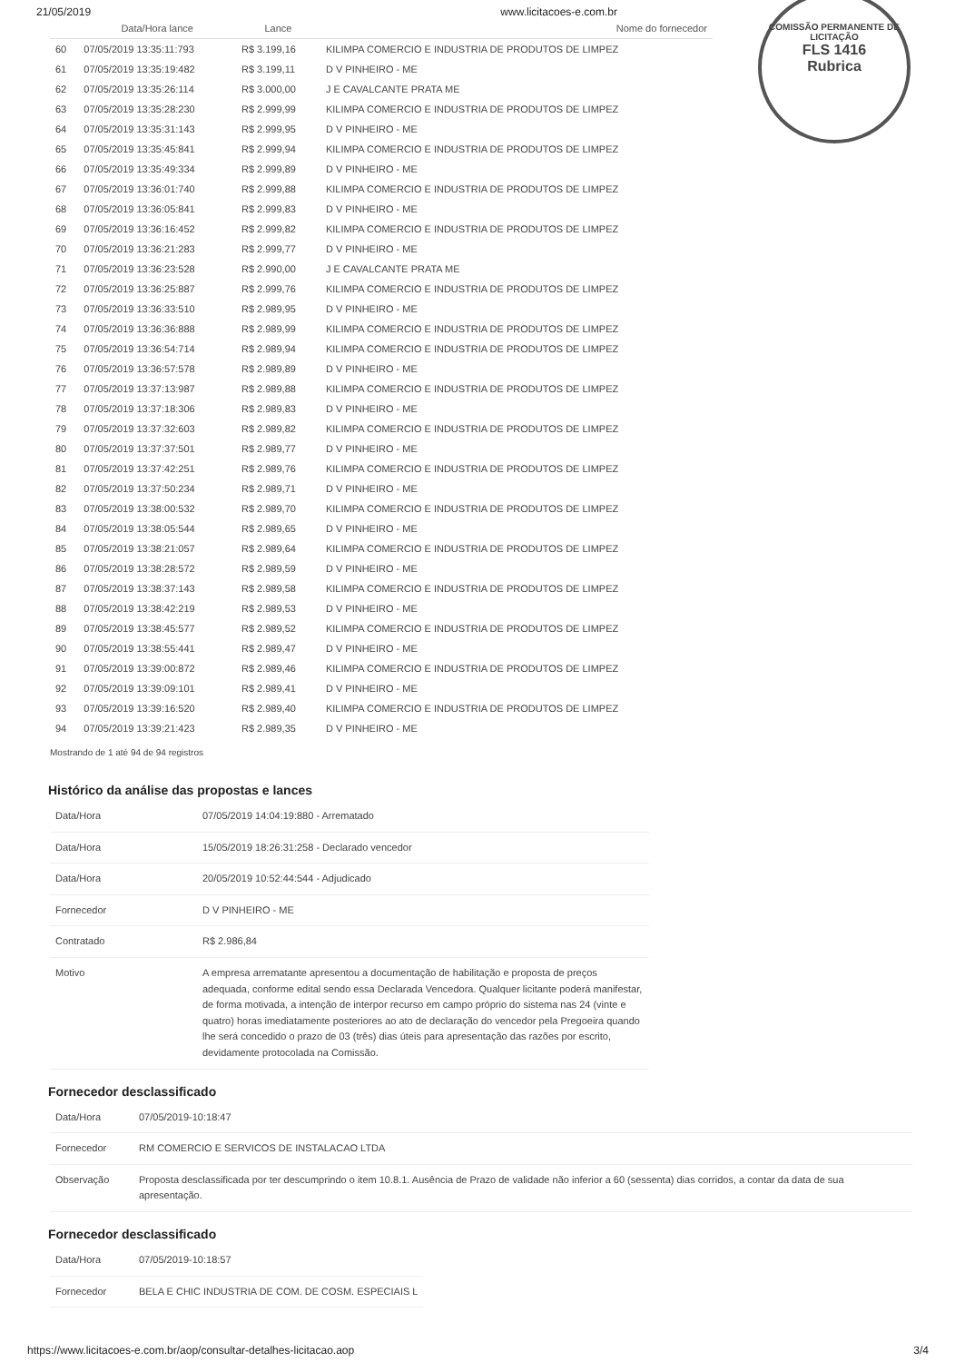21/05/2019 www.licitacoes-e.com.br
COMISSÃO PERMANENTE DE LICITAÇÃO
FLS 1416
Rubrica
| | Data/Hora lance | Lance | Nome do fornecedor |
| --- | --- | --- | --- |
| 60 | 07/05/2019 13:35:11:793 | R$ 3.199,16 | KILIMPA COMERCIO E INDUSTRIA DE PRODUTOS DE LIMPEZ |
| 61 | 07/05/2019 13:35:19:482 | R$ 3.199,11 | D V PINHEIRO - ME |
| 62 | 07/05/2019 13:35:26:114 | R$ 3.000,00 | J E CAVALCANTE PRATA ME |
| 63 | 07/05/2019 13:35:28:230 | R$ 2.999,99 | KILIMPA COMERCIO E INDUSTRIA DE PRODUTOS DE LIMPEZ |
| 64 | 07/05/2019 13:35:31:143 | R$ 2.999,95 | D V PINHEIRO - ME |
| 65 | 07/05/2019 13:35:45:841 | R$ 2.999,94 | KILIMPA COMERCIO E INDUSTRIA DE PRODUTOS DE LIMPEZ |
| 66 | 07/05/2019 13:35:49:334 | R$ 2.999,89 | D V PINHEIRO - ME |
| 67 | 07/05/2019 13:36:01:740 | R$ 2.999,88 | KILIMPA COMERCIO E INDUSTRIA DE PRODUTOS DE LIMPEZ |
| 68 | 07/05/2019 13:36:05:841 | R$ 2.999,83 | D V PINHEIRO - ME |
| 69 | 07/05/2019 13:36:16:452 | R$ 2.999,82 | KILIMPA COMERCIO E INDUSTRIA DE PRODUTOS DE LIMPEZ |
| 70 | 07/05/2019 13:36:21:283 | R$ 2.999,77 | D V PINHEIRO - ME |
| 71 | 07/05/2019 13:36:23:528 | R$ 2.990,00 | J E CAVALCANTE PRATA ME |
| 72 | 07/05/2019 13:36:25:887 | R$ 2.999,76 | KILIMPA COMERCIO E INDUSTRIA DE PRODUTOS DE LIMPEZ |
| 73 | 07/05/2019 13:36:33:510 | R$ 2.989,95 | D V PINHEIRO - ME |
| 74 | 07/05/2019 13:36:36:888 | R$ 2.989,99 | KILIMPA COMERCIO E INDUSTRIA DE PRODUTOS DE LIMPEZ |
| 75 | 07/05/2019 13:36:54:714 | R$ 2.989,94 | KILIMPA COMERCIO E INDUSTRIA DE PRODUTOS DE LIMPEZ |
| 76 | 07/05/2019 13:36:57:578 | R$ 2.989,89 | D V PINHEIRO - ME |
| 77 | 07/05/2019 13:37:13:987 | R$ 2.989,88 | KILIMPA COMERCIO E INDUSTRIA DE PRODUTOS DE LIMPEZ |
| 78 | 07/05/2019 13:37:18:306 | R$ 2.989,83 | D V PINHEIRO - ME |
| 79 | 07/05/2019 13:37:32:603 | R$ 2.989,82 | KILIMPA COMERCIO E INDUSTRIA DE PRODUTOS DE LIMPEZ |
| 80 | 07/05/2019 13:37:37:501 | R$ 2.989,77 | D V PINHEIRO - ME |
| 81 | 07/05/2019 13:37:42:251 | R$ 2.989,76 | KILIMPA COMERCIO E INDUSTRIA DE PRODUTOS DE LIMPEZ |
| 82 | 07/05/2019 13:37:50:234 | R$ 2.989,71 | D V PINHEIRO - ME |
| 83 | 07/05/2019 13:38:00:532 | R$ 2.989,70 | KILIMPA COMERCIO E INDUSTRIA DE PRODUTOS DE LIMPEZ |
| 84 | 07/05/2019 13:38:05:544 | R$ 2.989,65 | D V PINHEIRO - ME |
| 85 | 07/05/2019 13:38:21:057 | R$ 2.989,64 | KILIMPA COMERCIO E INDUSTRIA DE PRODUTOS DE LIMPEZ |
| 86 | 07/05/2019 13:38:28:572 | R$ 2.989,59 | D V PINHEIRO - ME |
| 87 | 07/05/2019 13:38:37:143 | R$ 2.989,58 | KILIMPA COMERCIO E INDUSTRIA DE PRODUTOS DE LIMPEZ |
| 88 | 07/05/2019 13:38:42:219 | R$ 2.989,53 | D V PINHEIRO - ME |
| 89 | 07/05/2019 13:38:45:577 | R$ 2.989,52 | KILIMPA COMERCIO E INDUSTRIA DE PRODUTOS DE LIMPEZ |
| 90 | 07/05/2019 13:38:55:441 | R$ 2.989,47 | D V PINHEIRO - ME |
| 91 | 07/05/2019 13:39:00:872 | R$ 2.989,46 | KILIMPA COMERCIO E INDUSTRIA DE PRODUTOS DE LIMPEZ |
| 92 | 07/05/2019 13:39:09:101 | R$ 2.989,41 | D V PINHEIRO - ME |
| 93 | 07/05/2019 13:39:16:520 | R$ 2.989,40 | KILIMPA COMERCIO E INDUSTRIA DE PRODUTOS DE LIMPEZ |
| 94 | 07/05/2019 13:39:21:423 | R$ 2.989,35 | D V PINHEIRO - ME |
Mostrando de 1 até 94 de 94 registros
Histórico da análise das propostas e lances
| Data/Hora | 07/05/2019 14:04:19:880 - Arrematado |
| Data/Hora | 15/05/2019 18:26:31:258 - Declarado vencedor |
| Data/Hora | 20/05/2019 10:52:44:544 - Adjudicado |
| Fornecedor | D V PINHEIRO - ME |
| Contratado | R$ 2.986,84 |
| Motivo | A empresa arrematante apresentou a documentação de habilitação e proposta de preços adequada, conforme edital sendo essa Declarada Vencedora. Qualquer licitante poderá manifestar, de forma motivada, a intenção de interpor recurso em campo próprio do sistema nas 24 (vinte e quatro) horas imediatamente posteriores ao ato de declaração do vencedor pela Pregoeira quando lhe será concedido o prazo de 03 (três) dias úteis para apresentação das razões por escrito, devidamente protocolada na Comissão. |
Fornecedor desclassificado
| Data/Hora | 07/05/2019-10:18:47 |
| Fornecedor | RM COMERCIO E SERVICOS DE INSTALACAO LTDA |
| Observação | Proposta desclassificada por ter descumprindo o item 10.8.1. Ausência de Prazo de validade não inferior a 60 (sessenta) dias corridos, a contar da data de sua apresentação. |
Fornecedor desclassificado
| Data/Hora | 07/05/2019-10:18:57 |
| Fornecedor | BELA E CHIC INDUSTRIA DE COM. DE COSM. ESPECIAIS L |
https://www.licitacoes-e.com.br/aop/consultar-detalhes-licitacao.aop 3/4